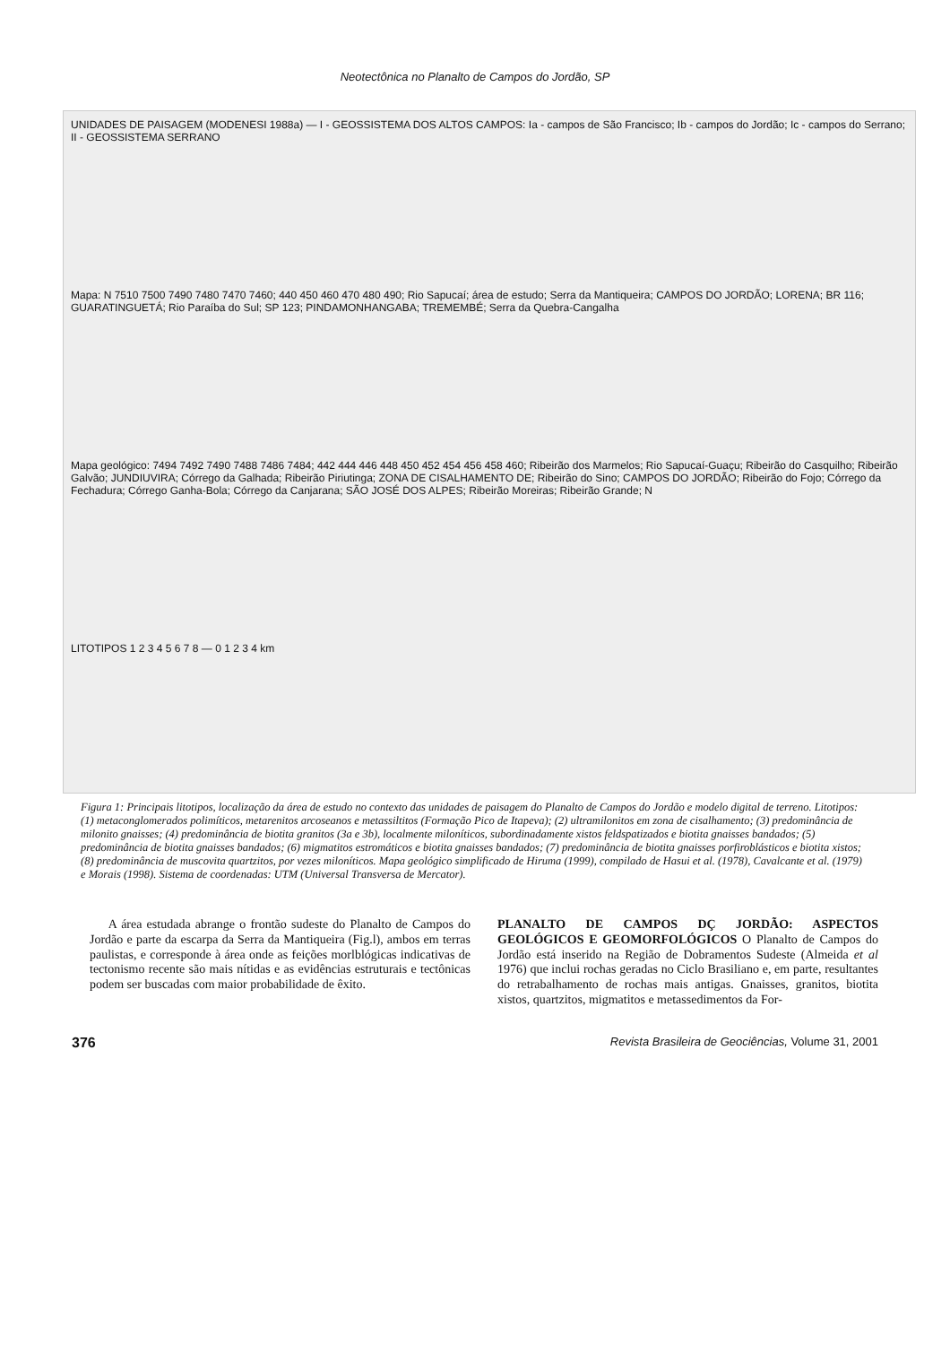Neotectônica no Planalto de Campos do Jordão, SP
UNIDADES DE PAISAGEM (MODENESI 1988a) — I - GEOSSISTEMA DOS ALTOS CAMPOS: Ia - campos de São Francisco; Ib - campos do Jordão; Ic - campos do Serrano; II - GEOSSISTEMA SERRANO
Mapa: N 7510 7500 7490 7480 7470 7460; 440 450 460 470 480 490; Rio Sapucaí; área de estudo; Serra da Mantiqueira; CAMPOS DO JORDÃO; LORENA; BR 116; GUARATINGUETÁ; Rio Paraíba do Sul; SP 123; PINDAMONHANGABA; TREMEMBÉ; Serra da Quebra-Cangalha
Mapa geológico: 7494 7492 7490 7488 7486 7484; 442 444 446 448 450 452 454 456 458 460; Ribeirão dos Marmelos; Rio Sapucaí-Guaçu; Ribeirão do Casquilho; Ribeirão Galvão; JUNDIUVIRA; Córrego da Galhada; Ribeirão Piriutinga; ZONA DE CISALHAMENTO DE; Ribeirão do Sino; CAMPOS DO JORDÃO; Ribeirão do Fojo; Córrego da Fechadura; Córrego Ganha-Bola; Córrego da Canjarana; SÃO JOSÉ DOS ALPES; Ribeirão Moreiras; Ribeirão Grande; N
LITOTIPOS 1 2 3 4 5 6 7 8 — 0 1 2 3 4 km
Figura 1: Principais litotipos, localização da área de estudo no contexto das unidades de paisagem do Planalto de Campos do Jordão e modelo digital de terreno. Litotipos: (1) metaconglomerados polimíticos, metarenitos arcoseanos e metassiltitos (Formação Pico de Itapeva); (2) ultramilonitos em zona de cisalhamento; (3) predominância de milonito gnaisses; (4) predominância de biotita granitos (3a e 3b), localmente miloníticos, subordinadamente xistos feldspatizados e biotita gnaisses bandados; (5) predominância de biotita gnaisses bandados; (6) migmatitos estromáticos e biotita gnaisses bandados; (7) predominância de biotita gnaisses porfiroblásticos e biotita xistos; (8) predominância de muscovita quartzitos, por vezes miloníticos. Mapa geológico simplificado de Hiruma (1999), compilado de Hasui et al. (1978), Cavalcante et al. (1979) e Morais (1998). Sistema de coordenadas: UTM (Universal Transversa de Mercator).
A área estudada abrange o frontão sudeste do Planalto de Campos do Jordão e parte da escarpa da Serra da Mantiqueira (Fig.l), ambos em terras paulistas, e corresponde à área onde as feições morlblógicas indicativas de tectonismo recente são mais nítidas e as evidências estruturais e tectônicas podem ser buscadas com maior probabilidade de êxito.
PLANALTO DE CAMPOS DÇ JORDÃO: ASPECTOS GEOLÓGICOS E GEOMORFOLÓGICOS O Planalto de Campos do Jordão está inserido na Região de Dobramentos Sudeste (Almeida et al 1976) que inclui rochas geradas no Ciclo Brasiliano e, em parte, resultantes do retrabalhamento de rochas mais antigas. Gnaisses, granitos, biotita xistos, quartzitos, migmatitos e metassedimentos da For-
376 Revista Brasileira de Geociências, Volume 31, 2001